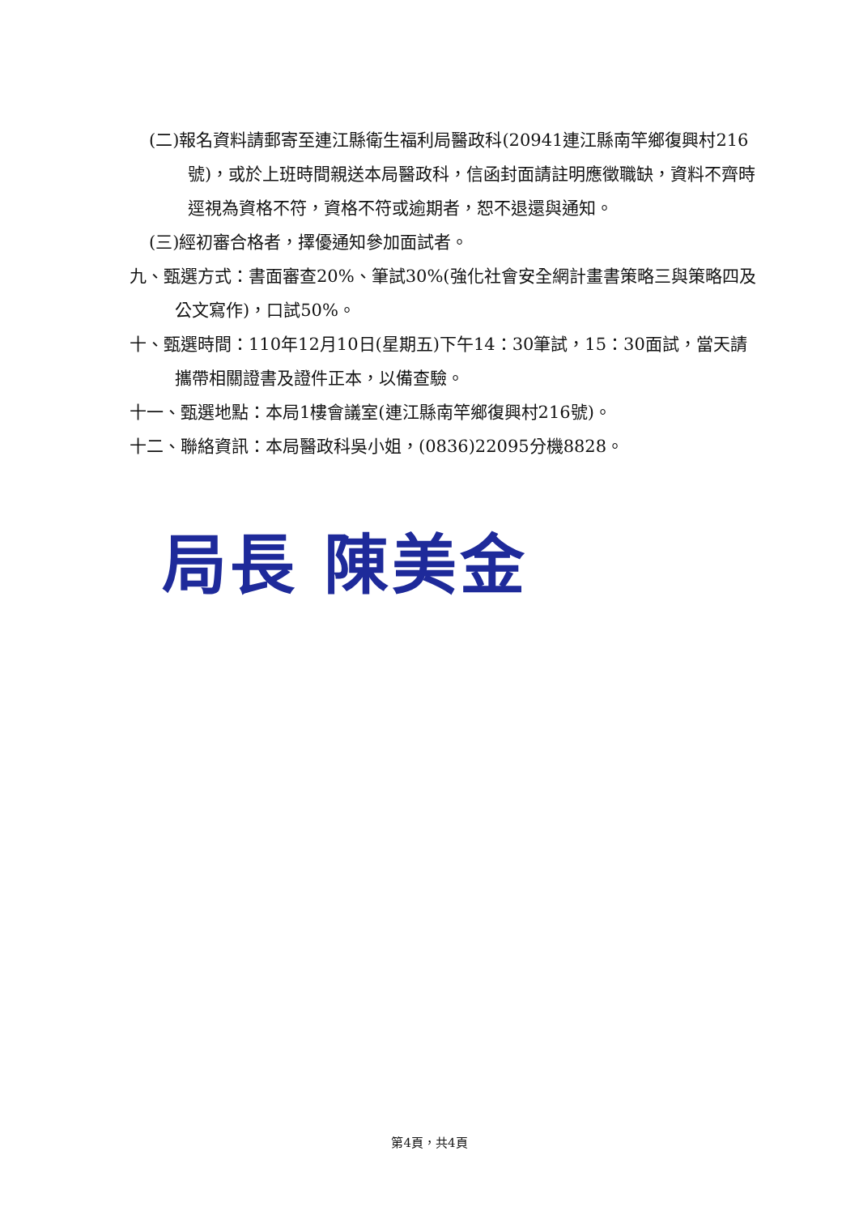(二)報名資料請郵寄至連江縣衛生福利局醫政科(20941連江縣南竿鄉復興村216號)，或於上班時間親送本局醫政科，信函封面請註明應徵職缺，資料不齊時逕視為資格不符，資格不符或逾期者，恕不退還與通知。
(三)經初審合格者，擇優通知參加面試者。
九、甄選方式：書面審查20%、筆試30%(強化社會安全網計畫書策略三與策略四及公文寫作)，口試50%。
十、甄選時間：110年12月10日(星期五)下午14：30筆試，15：30面試，當天請攜帶相關證書及證件正本，以備查驗。
十一、甄選地點：本局1樓會議室(連江縣南竿鄉復興村216號)。
十二、聯絡資訊：本局醫政科吳小姐，(0836)22095分機8828。
局長 陳美金
第4頁，共4頁